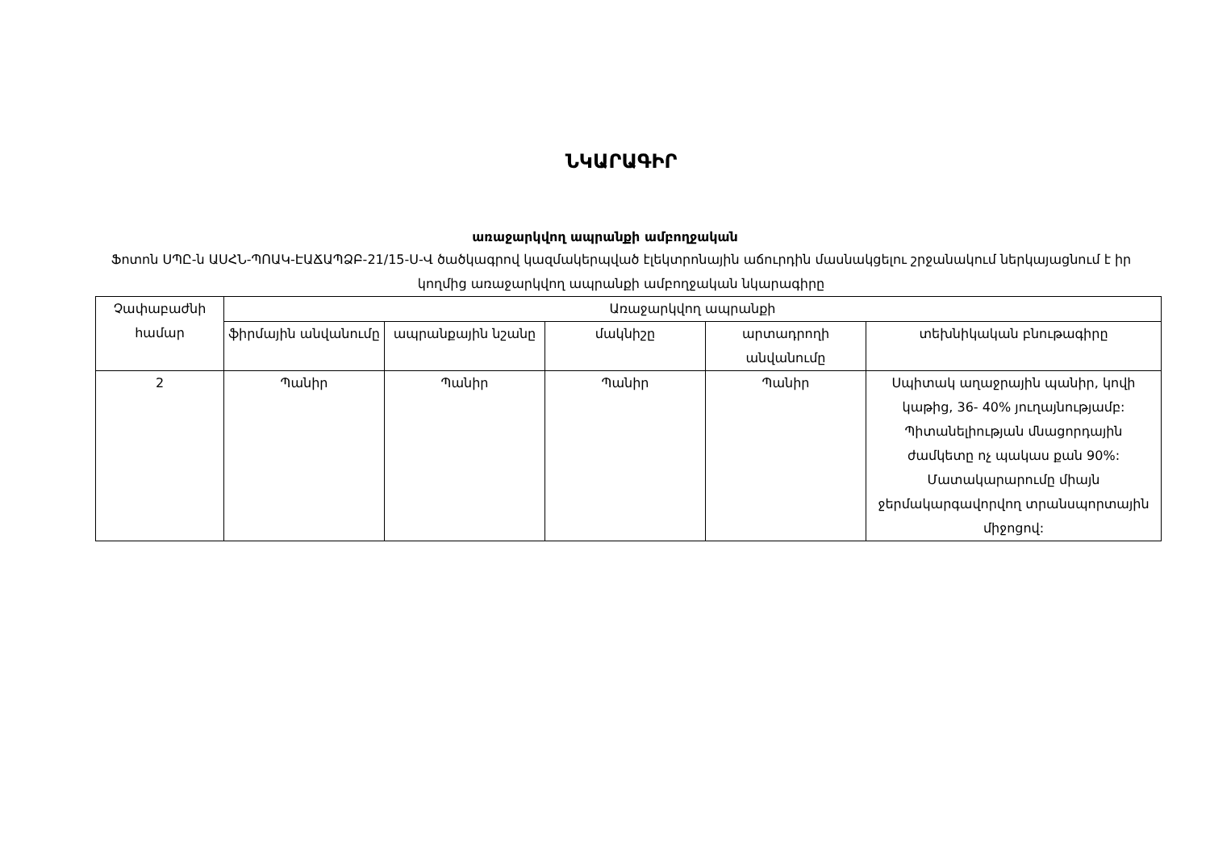ՆԿԱՐԱԳԻՐ
առաջարկվող ապրանքի ամբողջական
Ֆոտոն ՍՊԸ-ն ԱՍՀՆ-ՊՈԱԿ-ԷԱՃԱՊՁԲ-21/15-Ս-Վ ծածկագրով կազմակերպված էլեկտրոնային աճուրդին մասնակցելու շրջանակում ներկայացնում է իր կողմից առաջարկվող ապրանքի ամբողջական նկարագիրը
| Չափաբաժնի համար | Առաջարկվող ապրանքի | | | | |
| --- | --- | --- | --- | --- | --- |
| | ֆիրմային անվանումը | ապրանքային նշանը | մակնիշը | արտադրողի անվանումը | տեխնիկական բնութագիրը |
| 2 | Պանիր | Պանիր | Պանիր | Պանիր | Սպիտակ աղաջրային պանիր, կովի կաթից, 36- 40% յուղայնությամբ: Պիտանելիության մնացորդային ժամկետը ոչ պակաս քան 90%: Մատակարարումը միայն ջերմակարգավորվող տրանսպորտային միջոցով: |